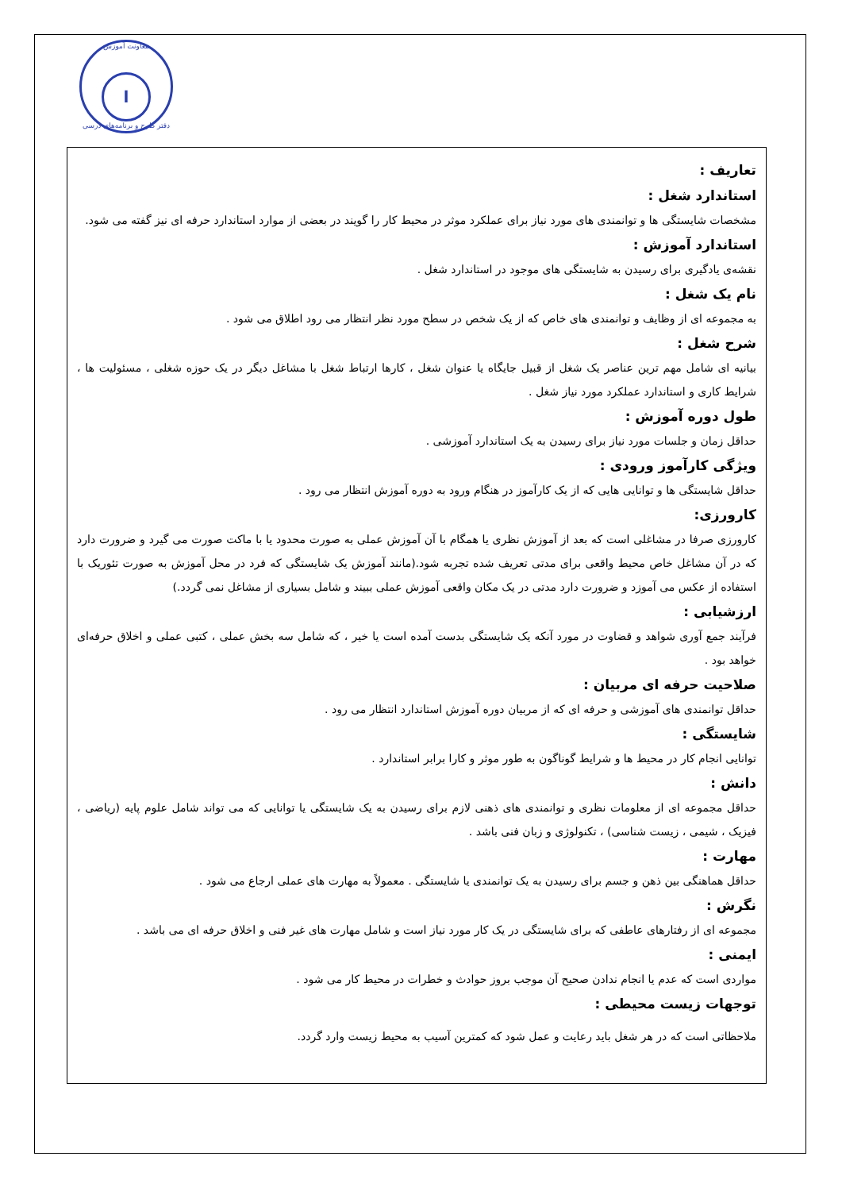معاونت آموزش
ا
دفتر طرح و برنامه‌های درسی
تعاریف :
استاندارد شغل :
مشخصات شایستگی ها و توانمندی های مورد نیاز برای عملکرد موثر در محیط کار را گویند در بعضی از موارد استاندارد حرفه ای نیز گفته می شود.
استاندارد آموزش :
نقشه‌ی یادگیری برای رسیدن به شایستگی های موجود در استاندارد شغل .
نام یک شغل :
به مجموعه ای از وظایف و توانمندی های خاص که از یک شخص در سطح مورد نظر انتظار می رود اطلاق می شود .
شرح شغل :
بیانیه ای شامل مهم ترین عناصر یک شغل از قبیل جایگاه یا عنوان شغل ، کارها ارتباط شغل با مشاغل دیگر در یک حوزه شغلی ، مسئولیت ها ، شرایط کاری و استاندارد عملکرد مورد نیاز شغل .
طول دوره آموزش :
حداقل زمان و جلسات مورد نیاز برای رسیدن به یک استاندارد آموزشی .
ویژگی کارآموز ورودی :
حداقل شایستگی ها و توانایی هایی که از یک کارآموز در هنگام ورود به دوره آموزش انتظار می رود .
کارورزی:
کارورزی صرفا در مشاغلی است که بعد از آموزش نظری یا همگام با آن آموزش عملی به صورت محدود یا با ماکت صورت می گیرد و ضرورت دارد که در آن مشاغل خاص محیط واقعی برای مدتی تعریف شده تجربه شود.(مانند آموزش یک شایستگی که فرد در محل آموزش به صورت تئوریک با استفاده از عکس می آموزد و ضرورت دارد مدتی در یک مکان واقعی آموزش عملی ببیند و شامل بسیاری از مشاغل نمی گردد.)
ارزشیابی :
فرآیند جمع آوری شواهد و قضاوت در مورد آنکه یک شایستگی بدست آمده است یا خیر ، که شامل سه بخش عملی ، کتبی عملی و اخلاق حرفه‌ای خواهد بود .
صلاحیت حرفه ای مربیان :
حداقل توانمندی های آموزشی و حرفه ای که از مربیان دوره آموزش استاندارد انتظار می رود .
شایستگی :
توانایی انجام کار در محیط ها و شرایط گوناگون به طور موثر و کارا برابر استاندارد .
دانش :
حداقل مجموعه ای از معلومات نظری و توانمندی های ذهنی لازم برای رسیدن به یک شایستگی یا توانایی که می تواند شامل علوم پایه (ریاضی ، فیزیک ، شیمی ، زیست شناسی) ، تکنولوژی و زبان فنی باشد .
مهارت :
حداقل هماهنگی بین ذهن و جسم برای رسیدن به یک توانمندی یا شایستگی . معمولاً به مهارت های عملی ارجاع می شود .
نگرش :
مجموعه ای از رفتارهای عاطفی که برای شایستگی در یک کار مورد نیاز است و شامل مهارت های غیر فنی و اخلاق حرفه ای می باشد .
ایمنی :
مواردی است که عدم یا انجام ندادن صحیح آن موجب بروز حوادث و خطرات در محیط کار می شود .
توجهات زیست محیطی :
ملاحظاتی است که در هر شغل باید رعایت و عمل شود که کمترین آسیب به محیط زیست وارد گردد.